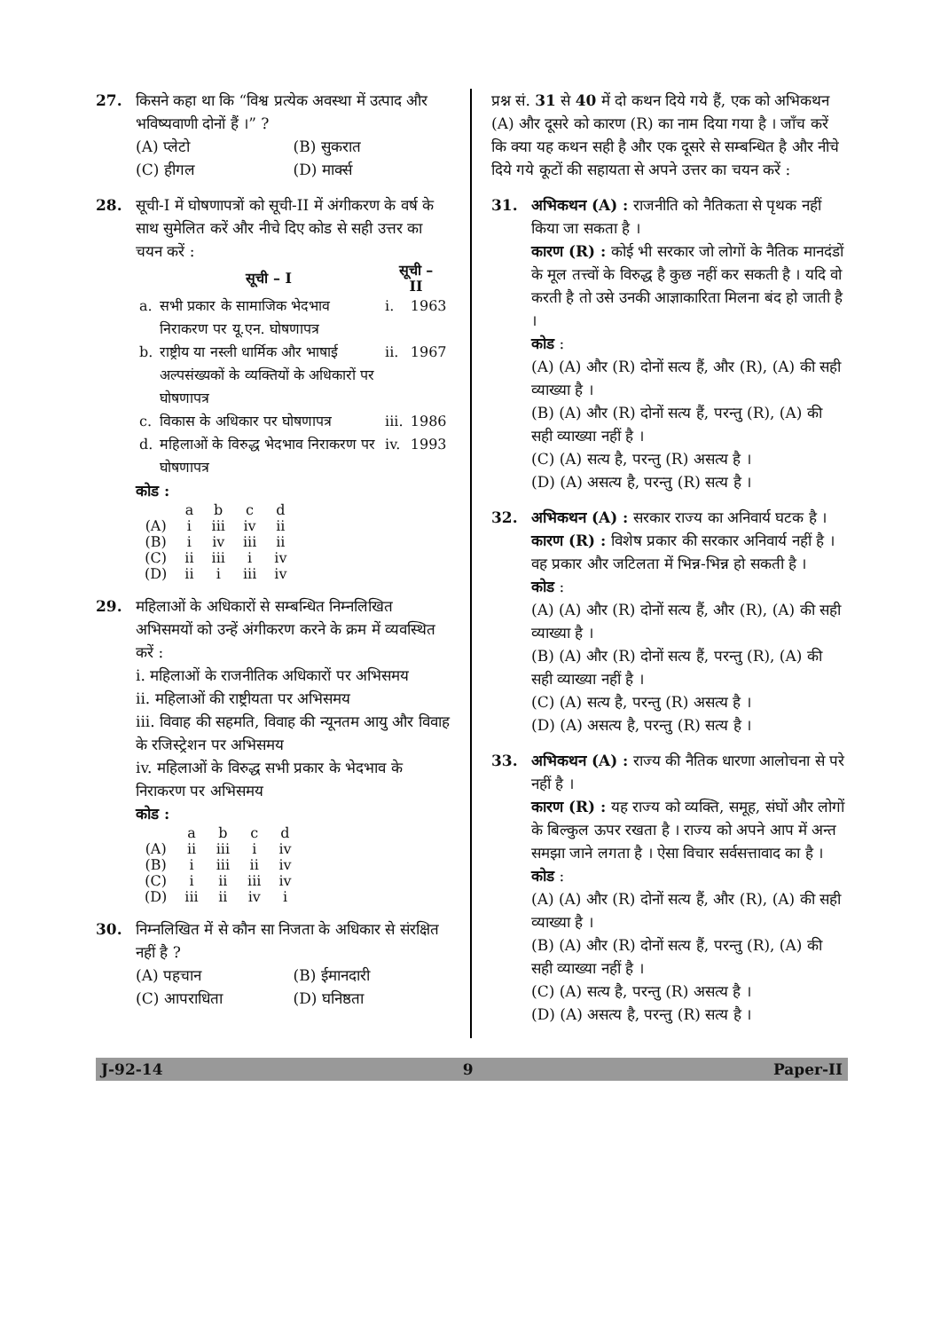27. किसने कहा था कि “विश्व प्रत्येक अवस्था में उत्पाद और भविष्यवाणी दोनों हैं ।” ?
(A) प्लेटो (B) सुकरात (C) हीगल (D) मार्क्स
28. सूची-I में घोषणापत्रों को सूची-II में अंगीकरण के वर्ष के साथ सुमेलित करें और नीचे दिए कोड से सही उत्तर का चयन करें :
| | सूची – I | सूची – II | |
| --- | --- | --- | --- |
| a. | सभी प्रकार के सामाजिक भेदभाव निराकरण पर यू.एन. घोषणापत्र | i. | 1963 |
| b. | राष्ट्रीय या नस्ली धार्मिक और भाषाई अल्पसंख्यकों के व्यक्तियों के अधिकारों पर घोषणापत्र | ii. | 1967 |
| c. | विकास के अधिकार पर घोषणापत्र | iii. | 1986 |
| d. | महिलाओं के विरुद्ध भेदभाव निराकरण पर घोषणापत्र | iv. | 1993 |
कोड :
| | a | b | c | d |
| (A) | i | iii | iv | ii |
| (B) | i | iv | iii | ii |
| (C) | ii | iii | i | iv |
| (D) | ii | i | iii | iv |
29. महिलाओं के अधिकारों से सम्बन्धित निम्नलिखित अभिसमयों को उन्हें अंगीकरण करने के क्रम में व्यवस्थित करें :
i. महिलाओं के राजनीतिक अधिकारों पर अभिसमय
ii. महिलाओं की राष्ट्रीयता पर अभिसमय
iii. विवाह की सहमति, विवाह की न्यूनतम आयु और विवाह के रजिस्ट्रेशन पर अभिसमय
iv. महिलाओं के विरुद्ध सभी प्रकार के भेदभाव के निराकरण पर अभिसमय
कोड :
| | a | b | c | d |
| (A) | ii | iii | i | iv |
| (B) | i | iii | ii | iv |
| (C) | i | ii | iii | iv |
| (D) | iii | ii | iv | i |
30. निम्नलिखित में से कौन सा निजता के अधिकार से संरक्षित नहीं है ?
(A) पहचान (B) ईमानदारी (C) आपराधिता (D) घनिष्ठता
प्रश्न सं. 31 से 40 में दो कथन दिये गये हैं, एक को अभिकथन (A) और दूसरे को कारण (R) का नाम दिया गया है । जाँच करें कि क्या यह कथन सही है और एक दूसरे से सम्बन्धित है और नीचे दिये गये कूटों की सहायता से अपने उत्तर का चयन करें :
31. अभिकथन (A) : राजनीति को नैतिकता से पृथक नहीं किया जा सकता है ।
कारण (R) : कोई भी सरकार जो लोगों के नैतिक मानदंडों के मूल तत्त्वों के विरुद्ध है कुछ नहीं कर सकती है । यदि वो करती है तो उसे उनकी आज्ञाकारिता मिलना बंद हो जाती है ।
कोड :
(A) (A) और (R) दोनों सत्य हैं, और (R), (A) की सही व्याख्या है ।
(B) (A) और (R) दोनों सत्य हैं, परन्तु (R), (A) की सही व्याख्या नहीं है ।
(C) (A) सत्य है, परन्तु (R) असत्य है ।
(D) (A) असत्य है, परन्तु (R) सत्य है ।
32. अभिकथन (A) : सरकार राज्य का अनिवार्य घटक है ।
कारण (R) : विशेष प्रकार की सरकार अनिवार्य नहीं है । वह प्रकार और जटिलता में भिन्न-भिन्न हो सकती है ।
कोड :
(A) (A) और (R) दोनों सत्य हैं, और (R), (A) की सही व्याख्या है ।
(B) (A) और (R) दोनों सत्य हैं, परन्तु (R), (A) की सही व्याख्या नहीं है ।
(C) (A) सत्य है, परन्तु (R) असत्य है ।
(D) (A) असत्य है, परन्तु (R) सत्य है ।
33. अभिकथन (A) : राज्य की नैतिक धारणा आलोचना से परे नहीं है ।
कारण (R) : यह राज्य को व्यक्ति, समूह, संघों और लोगों के बिल्कुल ऊपर रखता है । राज्य को अपने आप में अन्त समझा जाने लगता है । ऐसा विचार सर्वसत्तावाद का है ।
कोड :
(A) (A) और (R) दोनों सत्य हैं, और (R), (A) की सही व्याख्या है ।
(B) (A) और (R) दोनों सत्य हैं, परन्तु (R), (A) की सही व्याख्या नहीं है ।
(C) (A) सत्य है, परन्तु (R) असत्य है ।
(D) (A) असत्य है, परन्तु (R) सत्य है ।
J-92-14 9 Paper-II